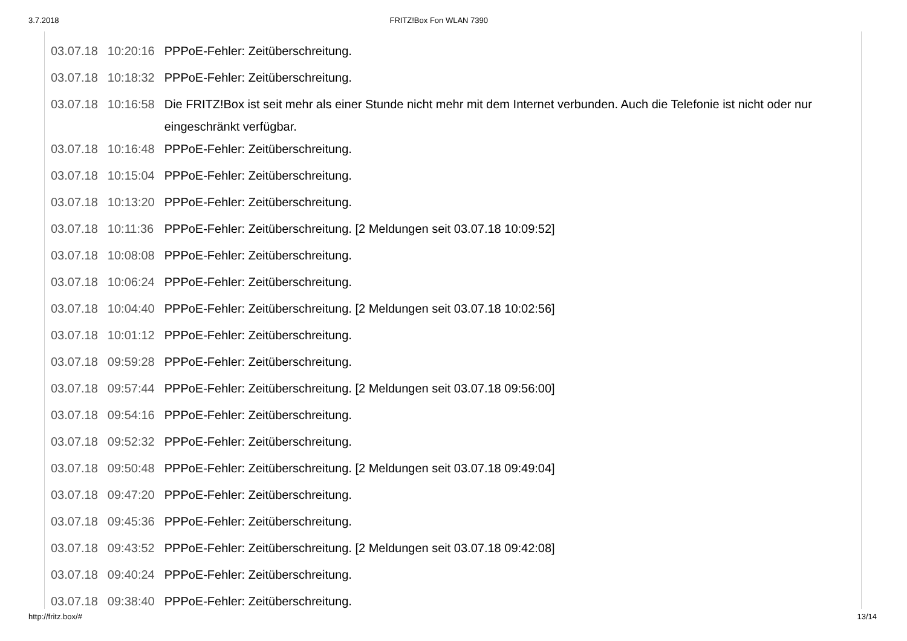3.7.2018 FRITZ!Box Fon WLAN 7390
| 03.07.18 | 10:20:16 | PPPoE-Fehler: Zeitüberschreitung. |
| 03.07.18 | 10:18:32 | PPPoE-Fehler: Zeitüberschreitung. |
| 03.07.18 | 10:16:58 | Die FRITZ!Box ist seit mehr als einer Stunde nicht mehr mit dem Internet verbunden. Auch die Telefonie ist nicht oder nur eingeschränkt verfügbar. |
| 03.07.18 | 10:16:48 | PPPoE-Fehler: Zeitüberschreitung. |
| 03.07.18 | 10:15:04 | PPPoE-Fehler: Zeitüberschreitung. |
| 03.07.18 | 10:13:20 | PPPoE-Fehler: Zeitüberschreitung. |
| 03.07.18 | 10:11:36 | PPPoE-Fehler: Zeitüberschreitung. [2 Meldungen seit 03.07.18 10:09:52] |
| 03.07.18 | 10:08:08 | PPPoE-Fehler: Zeitüberschreitung. |
| 03.07.18 | 10:06:24 | PPPoE-Fehler: Zeitüberschreitung. |
| 03.07.18 | 10:04:40 | PPPoE-Fehler: Zeitüberschreitung. [2 Meldungen seit 03.07.18 10:02:56] |
| 03.07.18 | 10:01:12 | PPPoE-Fehler: Zeitüberschreitung. |
| 03.07.18 | 09:59:28 | PPPoE-Fehler: Zeitüberschreitung. |
| 03.07.18 | 09:57:44 | PPPoE-Fehler: Zeitüberschreitung. [2 Meldungen seit 03.07.18 09:56:00] |
| 03.07.18 | 09:54:16 | PPPoE-Fehler: Zeitüberschreitung. |
| 03.07.18 | 09:52:32 | PPPoE-Fehler: Zeitüberschreitung. |
| 03.07.18 | 09:50:48 | PPPoE-Fehler: Zeitüberschreitung. [2 Meldungen seit 03.07.18 09:49:04] |
| 03.07.18 | 09:47:20 | PPPoE-Fehler: Zeitüberschreitung. |
| 03.07.18 | 09:45:36 | PPPoE-Fehler: Zeitüberschreitung. |
| 03.07.18 | 09:43:52 | PPPoE-Fehler: Zeitüberschreitung. [2 Meldungen seit 03.07.18 09:42:08] |
| 03.07.18 | 09:40:24 | PPPoE-Fehler: Zeitüberschreitung. |
| 03.07.18 | 09:38:40 | PPPoE-Fehler: Zeitüberschreitung. |
http://fritz.box/# 13/14